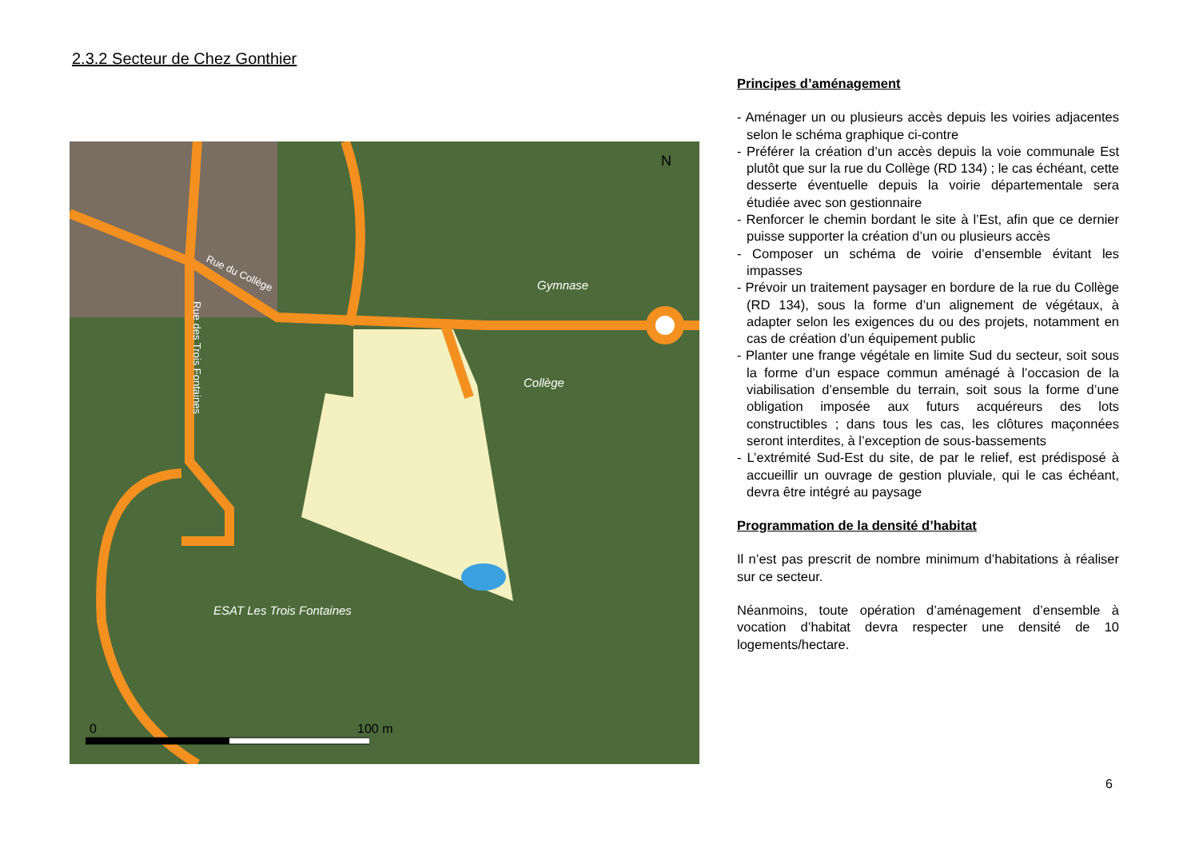2.3.2 Secteur de Chez Gonthier
0
100 m
N
Gymnase
Collège
ESAT Les Trois Fontaines
Rue du Collège
Rue des Trois Fontaines
Principes d’aménagement
- Aménager un ou plusieurs accès depuis les voiries adjacentes selon le schéma graphique ci-contre
- Préférer la création d’un accès depuis la voie communale Est plutôt que sur la rue du Collège (RD 134) ; le cas échéant, cette desserte éventuelle depuis la voirie départementale sera étudiée avec son gestionnaire
- Renforcer le chemin bordant le site à l’Est, afin que ce dernier puisse supporter la création d’un ou plusieurs accès
- Composer un schéma de voirie d’ensemble évitant les impasses
- Prévoir un traitement paysager en bordure de la rue du Collège (RD 134), sous la forme d’un alignement de végétaux, à adapter selon les exigences du ou des projets, notamment en cas de création d’un équipement public
- Planter une frange végétale en limite Sud du secteur, soit sous la forme d’un espace commun aménagé à l’occasion de la viabilisation d’ensemble du terrain, soit sous la forme d’une obligation imposée aux futurs acquéreurs des lots constructibles ; dans tous les cas, les clôtures maçonnées seront interdites, à l’exception de sous-bassements
- L’extrémité Sud-Est du site, de par le relief, est prédisposé à accueillir un ouvrage de gestion pluviale, qui le cas échéant, devra être intégré au paysage
Programmation de la densité d’habitat
Il n’est pas prescrit de nombre minimum d’habitations à réaliser sur ce secteur.
Néanmoins, toute opération d’aménagement d’ensemble à vocation d’habitat devra respecter une densité de 10 logements/hectare.
6